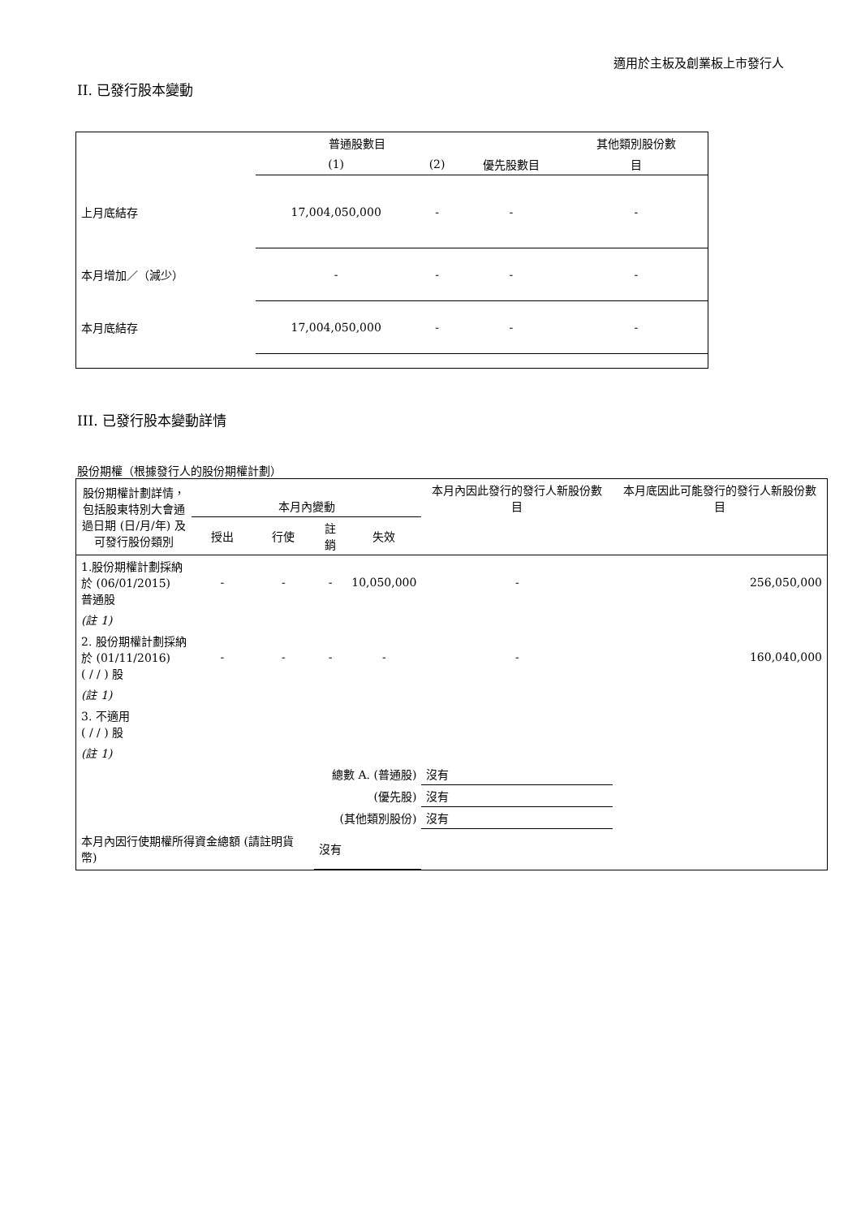適用於主板及創業板上市發行人
II. 已發行股本變動
| | 普通股數目 | | | 其他類別股份數 |
| --- | --- | --- | --- | --- |
| | (1) | (2) | 優先股數目 | 目 |
| 上月底結存 | 17,004,050,000 | - | - | - |
| 本月增加／（減少） | - | - | - | - |
| 本月底結存 | 17,004,050,000 | - | - | - |
III. 已發行股本變動詳情
股份期權（根據發行人的股份期權計劃）
| 股份期權計劃詳情，包括股東特別大會通過日期 (日/月/年) 及可發行股份類別 | 本月內變動 | | | | 本月內因此發行的發行人新股份數目 | 本月底因此可能發行的發行人新股份數目 |
| --- | --- | --- | --- | --- | --- | --- |
| | 授出 | 行使 | 註銷 | 失效 | | |
| 1.股份期權計劃採納於 (06/01/2015) 普通股 | - | - | - | 10,050,000 | - | 256,050,000 |
| (註 1) | | | | | | |
| 2. 股份期權計劃採納於 (01/11/2016) ( / / ) 股 | - | - | - | - | - | 160,040,000 |
| (註 1) | | | | | | |
| 3. 不適用 ( / / ) 股 | | | | | | |
| (註 1) | | | | | | |
| 總數 A. (普通股) | | | | | 沒有 | |
| (優先股) | | | | | 沒有 | |
| (其他類別股份) | | | | | 沒有 | |
| 本月內因行使期權所得資金總額 (請註明貨幣) | | | 沒有 | | | |